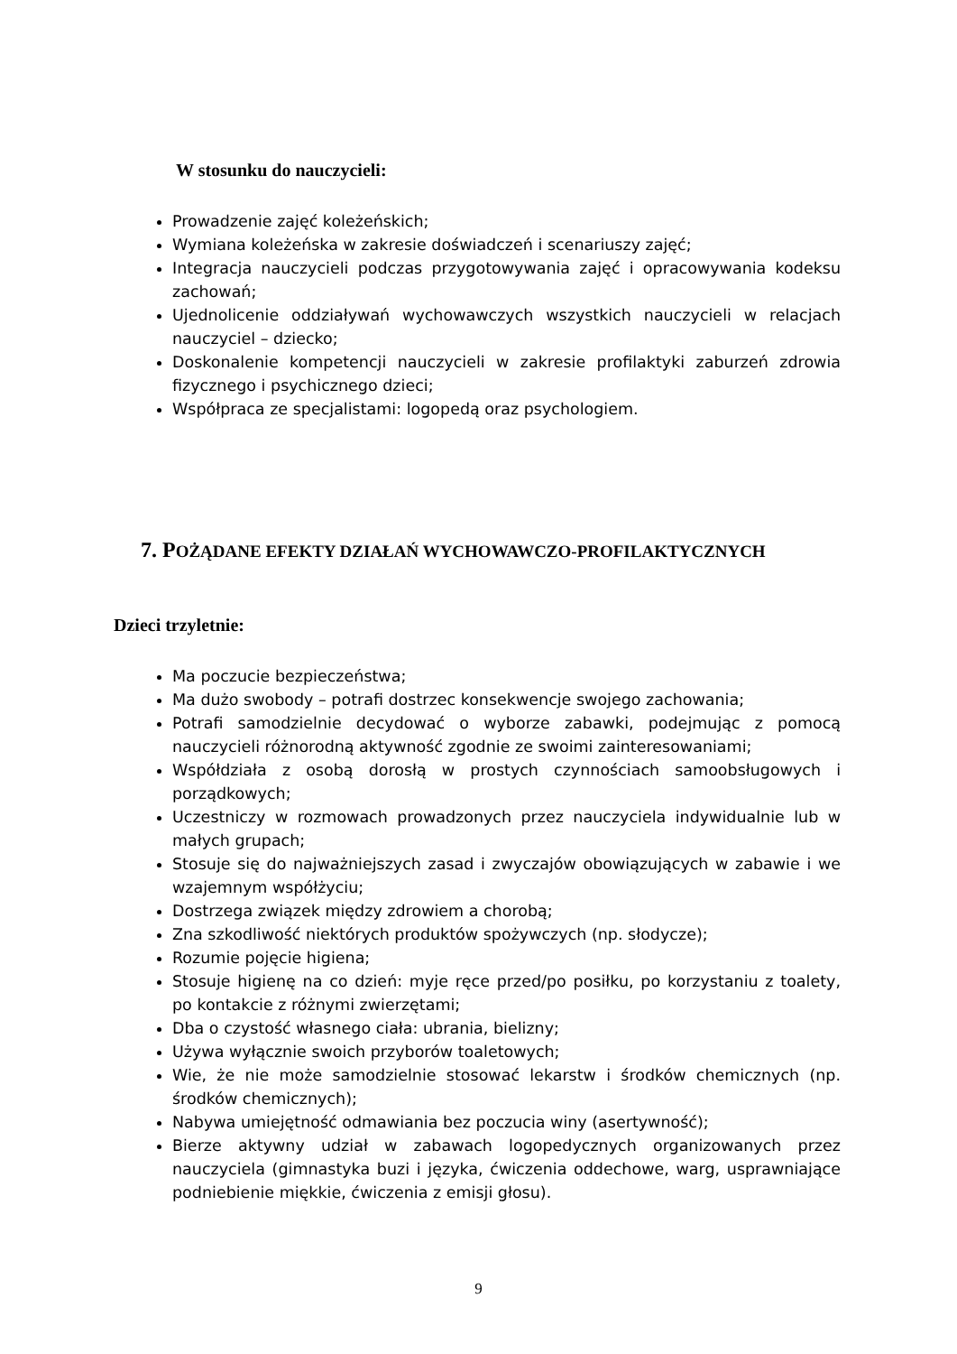W stosunku do nauczycieli:
Prowadzenie zajęć koleżeńskich;
Wymiana koleżeńska w zakresie doświadczeń i scenariuszy zajęć;
Integracja nauczycieli podczas przygotowywania zajęć i opracowywania kodeksu zachowań;
Ujednolicenie oddziaływań wychowawczych wszystkich nauczycieli w relacjach nauczyciel – dziecko;
Doskonalenie kompetencji nauczycieli w zakresie profilaktyki zaburzeń zdrowia fizycznego i psychicznego dzieci;
Współpraca ze specjalistami: logopedą oraz psychologiem.
7. POŻĄDANE EFEKTY DZIAŁAŃ WYCHOWAWCZO-PROFILAKTYCZNYCH
Dzieci trzyletnie:
Ma poczucie bezpieczeństwa;
Ma dużo swobody – potrafi dostrzec konsekwencje swojego zachowania;
Potrafi samodzielnie decydować o wyborze zabawki, podejmując z pomocą nauczycieli różnorodną aktywność zgodnie ze swoimi zainteresowaniami;
Współdziała z osobą dorosłą w prostych czynnościach samoobsługowych i porządkowych;
Uczestniczy w rozmowach prowadzonych przez nauczyciela indywidualnie lub w małych grupach;
Stosuje się do najważniejszych zasad i zwyczajów obowiązujących w zabawie i we wzajemnym współżyciu;
Dostrzega związek między zdrowiem a chorobą;
Zna szkodliwość niektórych produktów spożywczych (np. słodycze);
Rozumie pojęcie higiena;
Stosuje higienę na co dzień: myje ręce przed/po posiłku, po korzystaniu z toalety, po kontakcie z różnymi zwierzętami;
Dba o czystość własnego ciała: ubrania, bielizny;
Używa wyłącznie swoich przyborów toaletowych;
Wie, że nie może samodzielnie stosować lekarstw i środków chemicznych (np. środków chemicznych);
Nabywa umiejętność odmawiania bez poczucia winy (asertywność);
Bierze aktywny udział w zabawach logopedycznych organizowanych przez nauczyciela (gimnastyka buzi i języka, ćwiczenia oddechowe, warg, usprawniające podniebienie miękkie, ćwiczenia z emisji głosu).
9